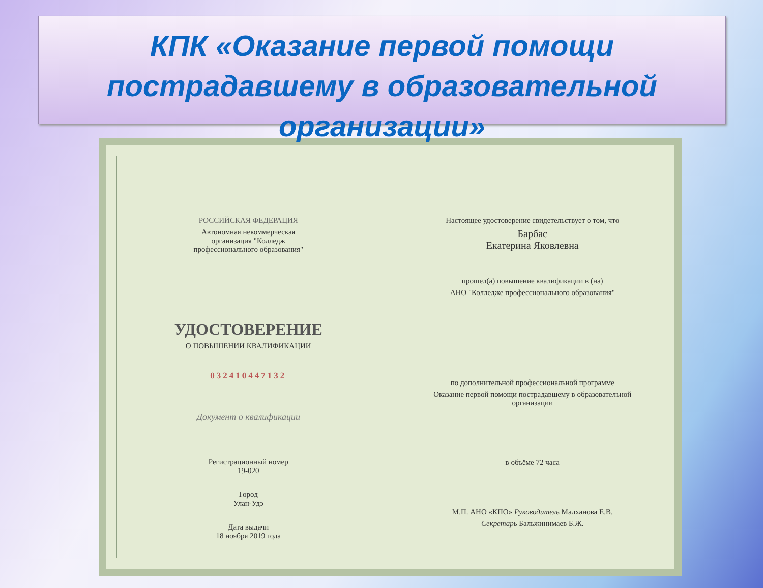КПК «Оказание первой помощи пострадавшему в образовательной организации»
РОССИЙСКАЯ ФЕДЕРАЦИЯ
Автономная некоммерческая
организация "Колледж
профессионального образования"
УДОСТОВЕРЕНИЕ
О ПОВЫШЕНИИ КВАЛИФИКАЦИИ
032410447132
Документ о квалификации
Регистрационный номер
19-020
Город
Улан-Удэ
Дата выдачи
18 ноября 2019 года
Настоящее удостоверение свидетельствует о том, что
Барбас
Екатерина Яковлевна
прошел(а) повышение квалификации в (на)
АНО "Колледже профессионального образования"
по дополнительной профессиональной программе
Оказание первой помощи пострадавшему в образовательной
организации
в объёме 72 часа
М.П. АНО «КПО» Руководитель Малханова Е.В.
Секретарь Бальжинимаев Б.Ж.